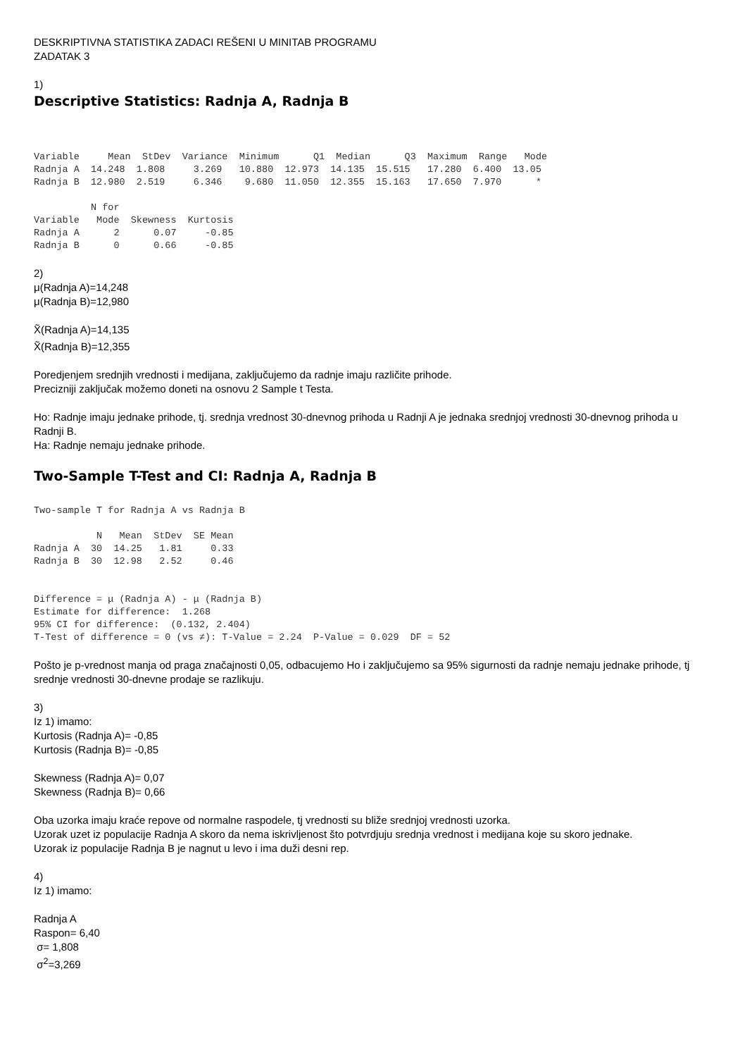DESKRIPTIVNA STATISTIKA ZADACI REŠENI U MINITAB PROGRAMU
ZADATAK 3
1)
Descriptive Statistics: Radnja A, Radnja B
Variable     Mean  StDev  Variance  Minimum      Q1  Median      Q3  Maximum  Range   Mode
Radnja A  14.248  1.808     3.269   10.880  12.973  14.135  15.515   17.280  6.400  13.05
Radnja B  12.980  2.519     6.346    9.680  11.050  12.355  15.163   17.650  7.970      *

          N for
Variable   Mode  Skewness  Kurtosis
Radnja A      2      0.07     -0.85
Radnja B      0      0.66     -0.85
2)
μ(Radnja A)=14,248
μ(Radnja B)=12,980
X̃(Radnja A)=14,135
X̃(Radnja B)=12,355
Poredjenjem srednjih vrednosti i medijana, zaključujemo da radnje imaju različite prihode.
Precizniji zaključak možemo doneti na osnovu 2 Sample t Testa.
Ho: Radnje imaju jednake prihode, tj. srednja vrednost 30-dnevnog prihoda u Radnji A je jednaka srednjoj vrednosti 30-dnevnog prihoda u Radnji B.
Ha: Radnje nemaju jednake prihode.
Two-Sample T-Test and CI: Radnja A, Radnja B
Two-sample T for Radnja A vs Radnja B

           N   Mean  StDev  SE Mean
Radnja A  30  14.25   1.81     0.33
Radnja B  30  12.98   2.52     0.46


Difference = μ (Radnja A) - μ (Radnja B)
Estimate for difference:  1.268
95% CI for difference:  (0.132, 2.404)
T-Test of difference = 0 (vs ≠): T-Value = 2.24  P-Value = 0.029  DF = 52
Pošto je p-vrednost manja od praga značajnosti 0,05, odbacujemo Ho i zaključujemo sa 95% sigurnosti da radnje nemaju jednake prihode, tj srednje vrednosti 30-dnevne prodaje se razlikuju.
3)
Iz 1) imamo:
Kurtosis (Radnja A)= -0,85
Kurtosis (Radnja B)= -0,85
Skewness (Radnja A)= 0,07
Skewness (Radnja B)= 0,66
Oba uzorka imaju kraće repove od normalne raspodele, tj vrednosti su bliže srednjoj vrednosti uzorka.
Uzorak uzet iz populacije Radnja A skoro da nema iskrivljenost što potvrdjuju srednja vrednost i medijana koje su skoro jednake.
Uzorak iz populacije Radnja B je nagnut u levo i ima duži desni rep.
4)
Iz 1) imamo:
Radnja A
Raspon= 6,40
σ= 1,808
σ<sup>2</sup>=3,269